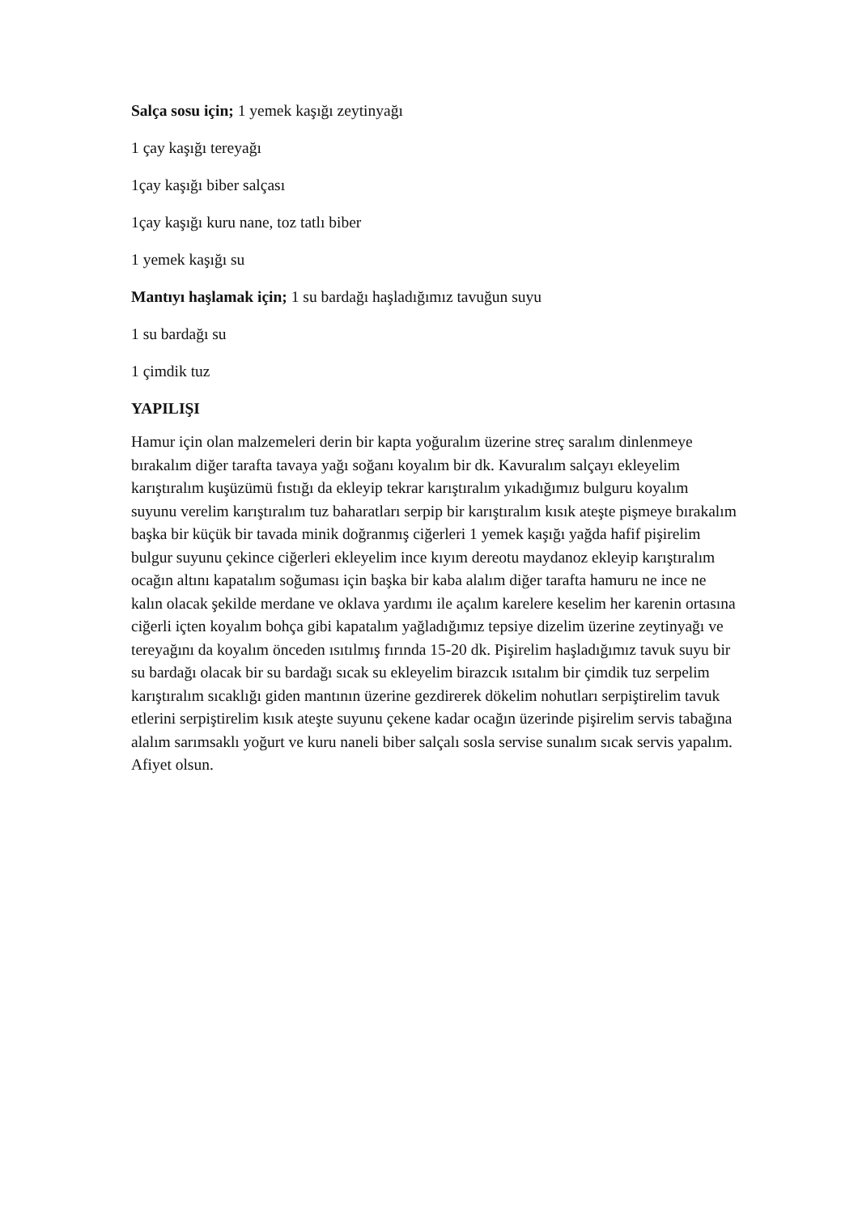Salça sosu için; 1 yemek kaşığı zeytinyağı
1 çay kaşığı tereyağı
1çay kaşığı biber salçası
1çay kaşığı kuru nane, toz tatlı biber
1 yemek kaşığı su
Mantıyı haşlamak için; 1 su bardağı haşladığımız tavuğun suyu
1 su bardağı su
1 çimdik tuz
YAPILIŞI
Hamur için olan malzemeleri derin bir kapta yoğuralım üzerine streç saralım dinlenmeye bırakalım diğer tarafta tavaya yağı soğanı koyalım bir dk. Kavuralım salçayı ekleyelim karıştıralım kuşüzümü fıstığı da ekleyip tekrar karıştıralım yıkadığımız bulguru koyalım suyunu verelim karıştıralım tuz baharatları serpip bir karıştıralım kısık ateşte pişmeye bırakalım başka bir küçük bir tavada minik doğranmış ciğerleri 1 yemek kaşığı yağda hafif pişirelim bulgur suyunu çekince ciğerleri ekleyelim ince kıyım dereotu maydanoz ekleyip karıştıralım ocağın altını kapatalım soğuması için başka bir kaba alalım diğer tarafta hamuru ne ince ne kalın olacak şekilde merdane ve oklava yardımı ile açalım karelere keselim her karenin ortasına ciğerli içten koyalım bohça gibi kapatalım yağladığımız tepsiye dizelim üzerine zeytinyağı ve tereyağını da koyalım önceden ısıtılmış fırında 15-20 dk. Pişirelim haşladığımız tavuk suyu bir su bardağı olacak bir su bardağı sıcak su ekleyelim birazcık ısıtalım bir çimdik tuz serpelim karıştıralım sıcaklığı giden mantının üzerine gezdirerek dökelim nohutları serpiştirelim tavuk etlerini serpiştirelim kısık ateşte suyunu çekene kadar ocağın üzerinde pişirelim servis tabağına alalım sarımsaklı yoğurt ve kuru naneli biber salçalı sosla servise sunalım sıcak servis yapalım. Afiyet olsun.